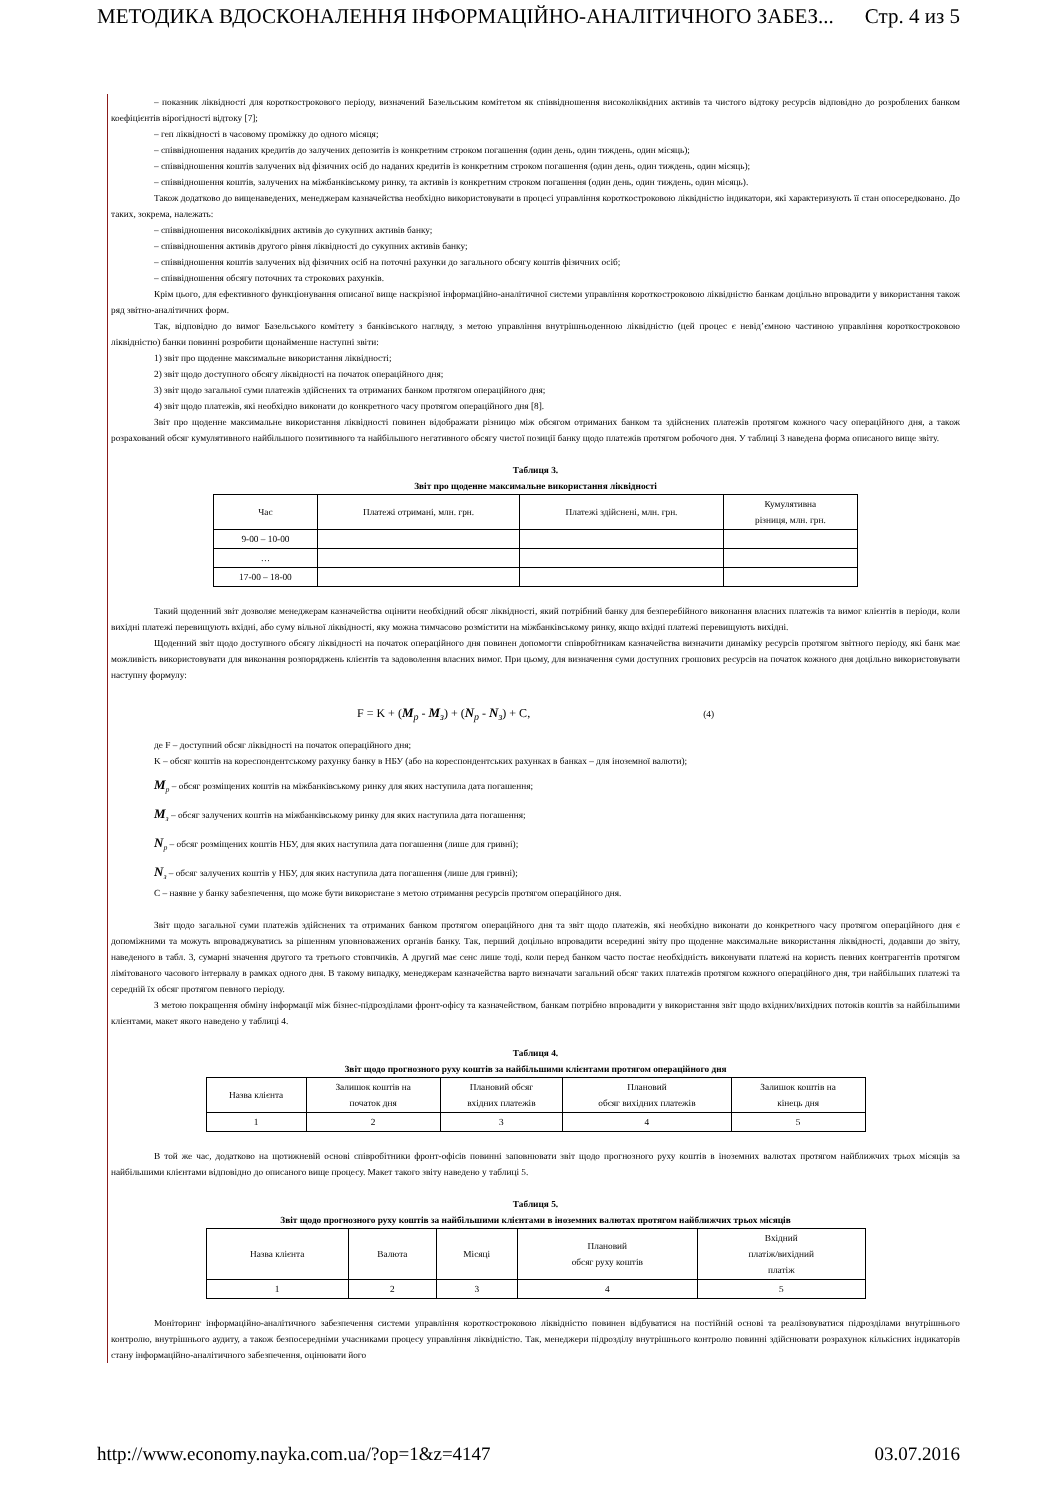МЕТОДИКА ВДОСКОНАЛЕННЯ ІНФОРМАЦІЙНО-АНАЛІТИЧНОГО ЗАБЕЗ... Стр. 4 из 5
– показник ліквідності для короткострокового періоду, визначений Базельським комітетом як співвідношення високоліквідних активів та чистого відтоку ресурсів відповідно до розроблених банком коефіцієнтів вірогідності відтоку [7];
– геп ліквідності в часовому проміжку до одного місяця;
– співвідношення наданих кредитів до залучених депозитів із конкретним строком погашення (один день, один тиждень, один місяць);
– співвідношення коштів залучених від фізичних осіб до наданих кредитів із конкретним строком погашення (один день, один тиждень, один місяць);
– співвідношення коштів, залучених на міжбанківському ринку, та активів із конкретним строком погашення (один день, один тиждень, один місяць).
Також додатково до вищенаведених, менеджерам казначейства необхідно використовувати в процесі управління короткостроковою ліквідністю індикатори, які характеризують її стан опосередковано. До таких, зокрема, належать:
– співвідношення високоліквідних активів до сукупних активів банку;
– співвідношення активів другого рівня ліквідності до сукупних активів банку;
– співвідношення коштів залучених від фізичних осіб на поточні рахунки до загального обсягу коштів фізичних осіб;
– співвідношення обсягу поточних та строкових рахунків.
Крім цього, для ефективного функціонування описаної вище наскрізної інформаційно-аналітичної системи управління короткостроковою ліквідністю банкам доцільно впровадити у використання також ряд звітно-аналітичних форм.
Так, відповідно до вимог Базельського комітету з банківського нагляду, з метою управління внутрішньоденною ліквідністю (цей процес є невід’ємною частиною управління короткостроковою ліквідністю) банки повинні розробити щонайменше наступні звіти:
1) звіт про щоденне максимальне використання ліквідності;
2) звіт щодо доступного обсягу ліквідності на початок операційного дня;
3) звіт щодо загальної суми платежів здійснених та отриманих банком протягом операційного дня;
4) звіт щодо платежів, які необхідно виконати до конкретного часу протягом операційного дня [8].
Звіт про щоденне максимальне використання ліквідності повинен відображати різницю між обсягом отриманих банком та здійснених платежів протягом кожного часу операційного дня, а також розрахований обсяг кумулятивного найбільшого позитивного та найбільшого негативного обсягу чистої позиції банку щодо платежів протягом робочого дня. У таблиці 3 наведена форма описаного вище звіту.
Таблиця 3.
Звіт про щоденне максимальне використання ліквідності
| Час | Платежі отримані, млн. грн. | Платежі здійснені, млн. грн. | Кумулятивна різниця, млн. грн. |
| 9-00 – 10-00 | | | |
| … | | | |
| 17-00 – 18-00 | | | |
Такий щоденний звіт дозволяє менеджерам казначейства оцінити необхідний обсяг ліквідності, який потрібний банку для безперебійного виконання власних платежів та вимог клієнтів в періоди, коли вихідні платежі перевищують вхідні, або суму вільної ліквідності, яку можна тимчасово розмістити на міжбанківському ринку, якщо вхідні платежі перевищують вихідні.
Щоденний звіт щодо доступного обсягу ліквідності на початок операційного дня повинен допомогти співробітникам казначейства визначити динаміку ресурсів протягом звітного періоду, які банк має можливість використовувати для виконання розпоряджень клієнтів та задоволення власних вимог. При цьому, для визначення суми доступних грошових ресурсів на початок кожного дня доцільно використовувати наступну формулу:
F = K + (M<sub>р</sub> - M<sub>з</sub>) + (N<sub>р</sub> - N<sub>з</sub>) + C, (4)
де F – доступний обсяг ліквідності на початок операційного дня;
K – обсяг коштів на кореспондентському рахунку банку в НБУ (або на кореспондентських рахунках в банках – для іноземної валюти);
M<sub>р</sub> – обсяг розміщених коштів на міжбанківському ринку для яких наступила дата погашення;
M<sub>з</sub> – обсяг залучених коштів на міжбанківському ринку для яких наступила дата погашення;
N<sub>р</sub> – обсяг розміщених коштів НБУ, для яких наступила дата погашення (лише для гривні);
N<sub>з</sub> – обсяг залучених коштів у НБУ, для яких наступила дата погашення (лише для гривні);
С – наявне у банку забезпечення, що може бути використане з метою отримання ресурсів протягом операційного дня.
Звіт щодо загальної суми платежів здійснених та отриманих банком протягом операційного дня та звіт щодо платежів, які необхідно виконати до конкретного часу протягом операційного дня є допоміжними та можуть впроваджуватись за рішенням уповноважених органів банку. Так, перший доцільно впровадити всередині звіту про щоденне максимальне використання ліквідності, додавши до звіту, наведеного в табл. 3, сумарні значення другого та третього стовпчиків. А другий має сенс лише тоді, коли перед банком часто постає необхідність виконувати платежі на користь певних контрагентів протягом лімітованого часового інтервалу в рамках одного дня. В такому випадку, менеджерам казначейства варто визначати загальний обсяг таких платежів протягом кожного операційного дня, три найбільших платежі та середній їх обсяг протягом певного періоду.
З метою покращення обміну інформації між бізнес-підрозділами фронт-офісу та казначейством, банкам потрібно впровадити у використання звіт щодо вхідних/вихідних потоків коштів за найбільшими клієнтами, макет якого наведено у таблиці 4.
Таблиця 4.
Звіт щодо прогнозного руху коштів за найбільшими клієнтами протягом операційного дня
| Назва клієнта | Залишок коштів на початок дня | Плановий обсяг вхідних платежів | Плановий обсяг вихідних платежів | Залишок коштів на кінець дня |
| 1 | 2 | 3 | 4 | 5 |
В той же час, додатково на щотижневій основі співробітники фронт-офісів повинні заповнювати звіт щодо прогнозного руху коштів в іноземних валютах протягом найближчих трьох місяців за найбільшими клієнтами відповідно до описаного вище процесу. Макет такого звіту наведено у таблиці 5.
Таблиця 5.
Звіт щодо прогнозного руху коштів за найбільшими клієнтами в іноземних валютах протягом найближчих трьох місяців
| Назва клієнта | Валюта | Місяці | Плановий обсяг руху коштів | Вхідний платіж/вихідний платіж |
| 1 | 2 | 3 | 4 | 5 |
Моніторинг інформаційно-аналітичного забезпечення системи управління короткостроковою ліквідністю повинен відбуватися на постійній основі та реалізовуватися підрозділами внутрішнього контролю, внутрішнього аудиту, а також безпосередніми учасниками процесу управління ліквідністю. Так, менеджери підрозділу внутрішнього контролю повинні здійснювати розрахунок кількісних індикаторів стану інформаційно-аналітичного забезпечення, оцінювати його
http://www.economy.nayka.com.ua/?op=1&z=4147 03.07.2016